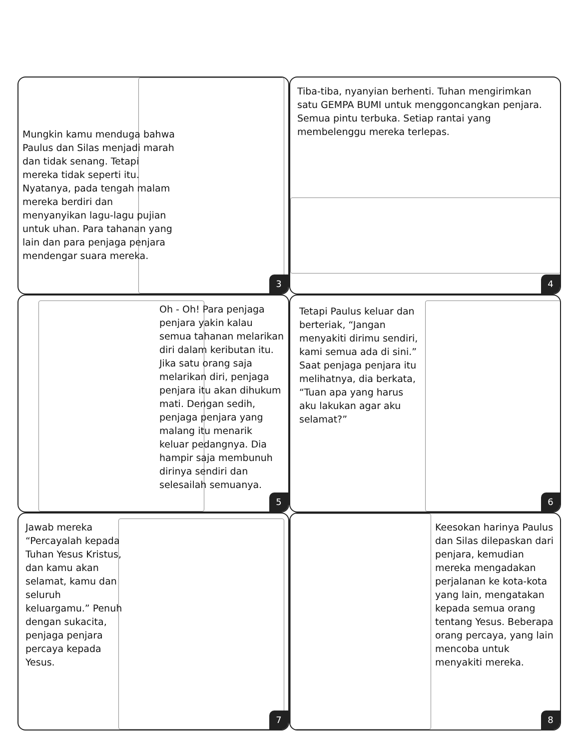Mungkin kamu menduga bahwa Paulus dan Silas menjadi marah dan tidak senang. Tetapi mereka tidak seperti itu. Nyatanya, pada tengah malam mereka berdiri dan menyanyikan lagu-lagu pujian untuk uhan. Para tahanan yang lain dan para penjaga penjara mendengar suara mereka.
3
Tiba-tiba, nyanyian berhenti. Tuhan mengirimkan satu GEMPA BUMI untuk menggoncangkan penjara. Semua pintu terbuka. Setiap rantai yang membelenggu mereka terlepas.
4
Oh - Oh! Para penjaga penjara yakin kalau semua tahanan melarikan diri dalam keributan itu. Jika satu orang saja melarikan diri, penjaga penjara itu akan dihukum mati. Dengan sedih, penjaga penjara yang malang itu menarik keluar pedangnya. Dia hampir saja membunuh dirinya sendiri dan selesailah semuanya.
5
Tetapi Paulus keluar dan berteriak, “Jangan menyakiti dirimu sendiri, kami semua ada di sini.” Saat penjaga penjara itu melihatnya, dia berkata, “Tuan apa yang harus aku lakukan agar aku selamat?”
6
Jawab mereka “Percayalah kepada Tuhan Yesus Kristus, dan kamu akan selamat, kamu dan seluruh keluargamu.” Penuh dengan sukacita, penjaga penjara percaya kepada Yesus.
7
Keesokan harinya Paulus dan Silas dilepaskan dari penjara, kemudian mereka mengadakan perjalanan ke kota-kota yang lain, mengatakan kepada semua orang tentang Yesus. Beberapa orang percaya, yang lain mencoba untuk menyakiti mereka.
8